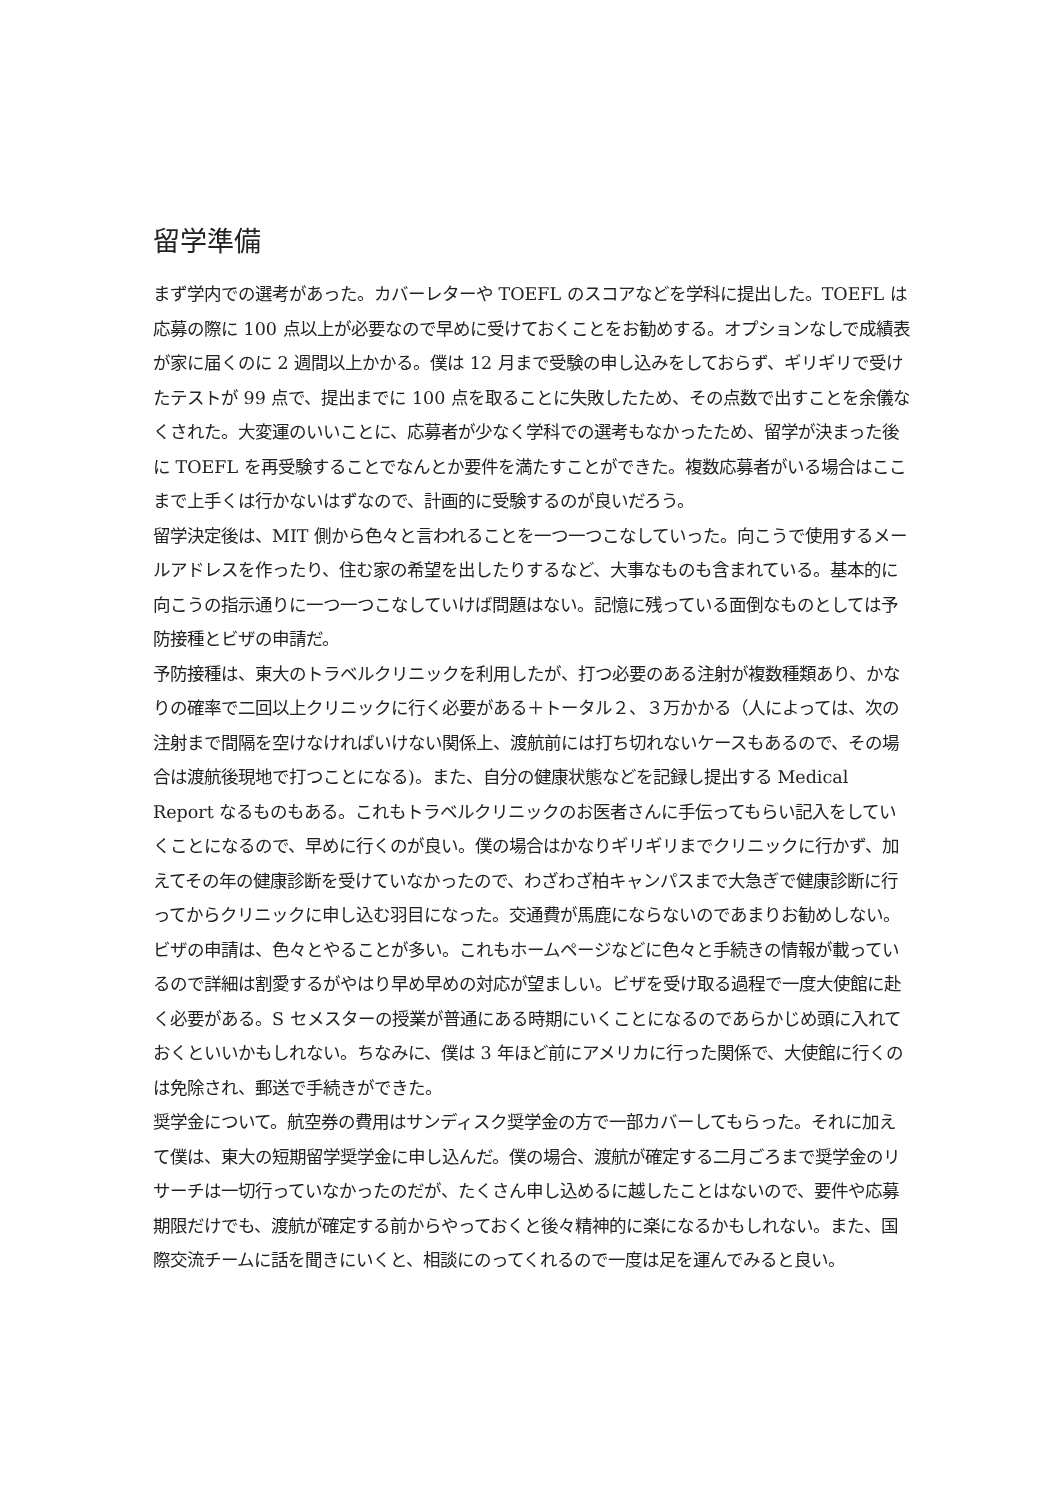留学準備
まず学内での選考があった。カバーレターや TOEFL のスコアなどを学科に提出した。TOEFL は応募の際に 100 点以上が必要なので早めに受けておくことをお勧めする。オプションなしで成績表が家に届くのに 2 週間以上かかる。僕は 12 月まで受験の申し込みをしておらず、ギリギリで受けたテストが 99 点で、提出までに 100 点を取ることに失敗したため、その点数で出すことを余儀なくされた。大変運のいいことに、応募者が少なく学科での選考もなかったため、留学が決まった後に TOEFL を再受験することでなんとか要件を満たすことができた。複数応募者がいる場合はここまで上手くは行かないはずなので、計画的に受験するのが良いだろう。
留学決定後は、MIT 側から色々と言われることを一つ一つこなしていった。向こうで使用するメールアドレスを作ったり、住む家の希望を出したりするなど、大事なものも含まれている。基本的に向こうの指示通りに一つ一つこなしていけば問題はない。記憶に残っている面倒なものとしては予防接種とビザの申請だ。
予防接種は、東大のトラベルクリニックを利用したが、打つ必要のある注射が複数種類あり、かなりの確率で二回以上クリニックに行く必要がある＋トータル２、３万かかる（人によっては、次の注射まで間隔を空けなければいけない関係上、渡航前には打ち切れないケースもあるので、その場合は渡航後現地で打つことになる)。また、自分の健康状態などを記録し提出する Medical Report なるものもある。これもトラベルクリニックのお医者さんに手伝ってもらい記入をしていくことになるので、早めに行くのが良い。僕の場合はかなりギリギリまでクリニックに行かず、加えてその年の健康診断を受けていなかったので、わざわざ柏キャンパスまで大急ぎで健康診断に行ってからクリニックに申し込む羽目になった。交通費が馬鹿にならないのであまりお勧めしない。
ビザの申請は、色々とやることが多い。これもホームページなどに色々と手続きの情報が載っているので詳細は割愛するがやはり早め早めの対応が望ましい。ビザを受け取る過程で一度大使館に赴く必要がある。S セメスターの授業が普通にある時期にいくことになるのであらかじめ頭に入れておくといいかもしれない。ちなみに、僕は 3 年ほど前にアメリカに行った関係で、大使館に行くのは免除され、郵送で手続きができた。
奨学金について。航空券の費用はサンディスク奨学金の方で一部カバーしてもらった。それに加えて僕は、東大の短期留学奨学金に申し込んだ。僕の場合、渡航が確定する二月ごろまで奨学金のリサーチは一切行っていなかったのだが、たくさん申し込めるに越したことはないので、要件や応募期限だけでも、渡航が確定する前からやっておくと後々精神的に楽になるかもしれない。また、国際交流チームに話を聞きにいくと、相談にのってくれるので一度は足を運んでみると良い。